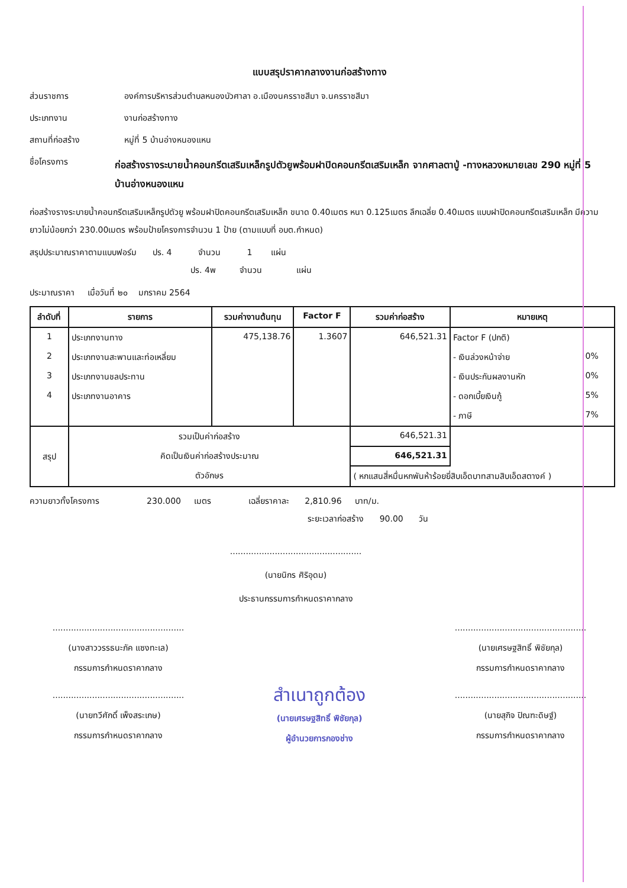แบบสรุปราคากลางงานก่อสร้างทาง
ส่วนราชการ องค์การบริหารส่วนตำบลหนองบัวศาลา อ.เมืองนครราชสีมา จ.นครราชสีมา
ประเภทงาน งานก่อสร้างทาง
สถานที่ก่อสร้าง หมู่ที่ 5 บ้านอ่างหนองแหน
ชื่อโครงการ ก่อสร้างรางระบายน้ำคอนกรีตเสริมเหล็กรูปตัวยูพร้อมฝาปิดคอนกรีตเสริมเหล็ก จากศาลตาปู่ -ทางหลวงหมายเลข 290 หมู่ที่ 5 บ้านอ่างหนองแหน
ก่อสร้างรางระบายน้ำคอนกรีตเสริมเหล็กรูปตัวยู พร้อมฝาปิดคอนกรีตเสริมเหล็ก ขนาด 0.40เมตร หนา 0.125เมตร ลึกเฉลี่ย 0.40เมตร แบบฝาปิดคอนกรีตเสริมเหล็ก มีความยาวไม่น้อยกว่า 230.00เมตร พร้อมป้ายโครงการจำนวน 1 ป้าย (ตามแบบที่ อบต.กำหนด)
สรุปประมาณราคาตามแบบฟอร์ม ปร. 4 จำนวน 1 แผ่น
ปร. 4พ จำนวน แผ่น
ประมาณราคา เมื่อวันที่ ๒๐ มกราคม 2564
| ลำดับที่ | รายการ | รวมค่างานต้นทุน | Factor F | รวมค่าก่อสร้าง | หมายเหตุ | |
| --- | --- | --- | --- | --- | --- | --- |
| 1 | ประเภทงานทาง | 475,138.76 | 1.3607 | 646,521.31 | Factor F (ปกติ) | |
| 2 | ประเภทงานสะพานและท่อเหลี่ยม | | | | - เงินล่วงหน้าจ่าย | 0% |
| 3 | ประเภทงานชลประทาน | | | | - เงินประกันผลงานหัก | 0% |
| 4 | ประเภทงานอาคาร | | | | - ดอกเบี้ยเงินกู้ | 5% |
| | | | | | - ภาษี | 7% |
| สรุป | รวมเป็นค่าก่อสร้าง | | | 646,521.31 | | |
| | คิดเป็นเงินค่าก่อสร้างประมาณ | | | 646,521.31 | | |
| | ตัวอักษร | | | ( หกแสนสี่หมื่นหกพันห้าร้อยยี่สิบเอ็ดบาทสามสิบเอ็ดสตางค์ ) | | |
ความยาวทั้งโครงการ 230.000 เมตร เฉลี่ยราคาละ 2,810.96 บาท/ม.
ระยะเวลาก่อสร้าง 90.00 วัน
..................................................
(นายนิกร ศิริอุดม)
ประธานกรรมการกำหนดราคากลาง
..................................................
(นางสาววรรธนะภัค แซงทะเล)
กรรมการกำหนดราคากลาง
..................................................
(นายเศรษฐสิทธิ์ พิชัยกุล)
กรรมการกำหนดราคากลาง
..................................................
(นายทวีศักดิ์ เพ็งสระเกษ)
กรรมการกำหนดราคากลาง
สำเนาถูกต้อง
(นายเศรษฐสิทธิ์ พิชัยกุล)
ผู้อำนวยการกองช่าง
..................................................
(นายสุกิจ ปิณฑะดิษฐ์)
กรรมการกำหนดราคากลาง